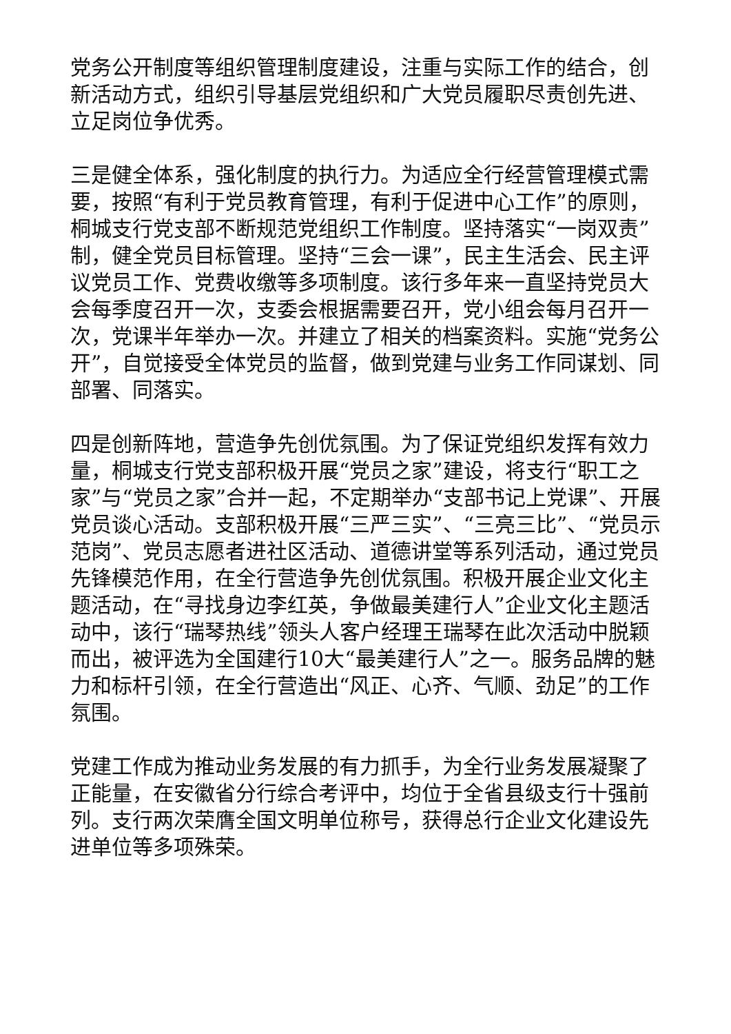党务公开制度等组织管理制度建设，注重与实际工作的结合，创新活动方式，组织引导基层党组织和广大党员履职尽责创先进、立足岗位争优秀。
三是健全体系，强化制度的执行力。为适应全行经营管理模式需要，按照“有利于党员教育管理，有利于促进中心工作”的原则，桐城支行党支部不断规范党组织工作制度。坚持落实“一岗双责”制，健全党员目标管理。坚持“三会一课”，民主生活会、民主评议党员工作、党费收缴等多项制度。该行多年来一直坚持党员大会每季度召开一次，支委会根据需要召开，党小组会每月召开一次，党课半年举办一次。并建立了相关的档案资料。实施“党务公开”，自觉接受全体党员的监督，做到党建与业务工作同谋划、同部署、同落实。
四是创新阵地，营造争先创优氛围。为了保证党组织发挥有效力量，桐城支行党支部积极开展“党员之家”建设，将支行“职工之家”与“党员之家”合并一起，不定期举办“支部书记上党课”、开展党员谈心活动。支部积极开展“三严三实”、“三亮三比”、“党员示范岗”、党员志愿者进社区活动、道德讲堂等系列活动，通过党员先锋模范作用，在全行营造争先创优氛围。积极开展企业文化主题活动，在“寻找身边李红英，争做最美建行人”企业文化主题活动中，该行“瑞琴热线”领头人客户经理王瑞琴在此次活动中脱颖而出，被评选为全国建行10大“最美建行人”之一。服务品牌的魅力和标杆引领，在全行营造出“风正、心齐、气顺、劲足”的工作氛围。
党建工作成为推动业务发展的有力抓手，为全行业务发展凝聚了正能量，在安徽省分行综合考评中，均位于全省县级支行十强前列。支行两次荣膺全国文明单位称号，获得总行企业文化建设先进单位等多项殊荣。